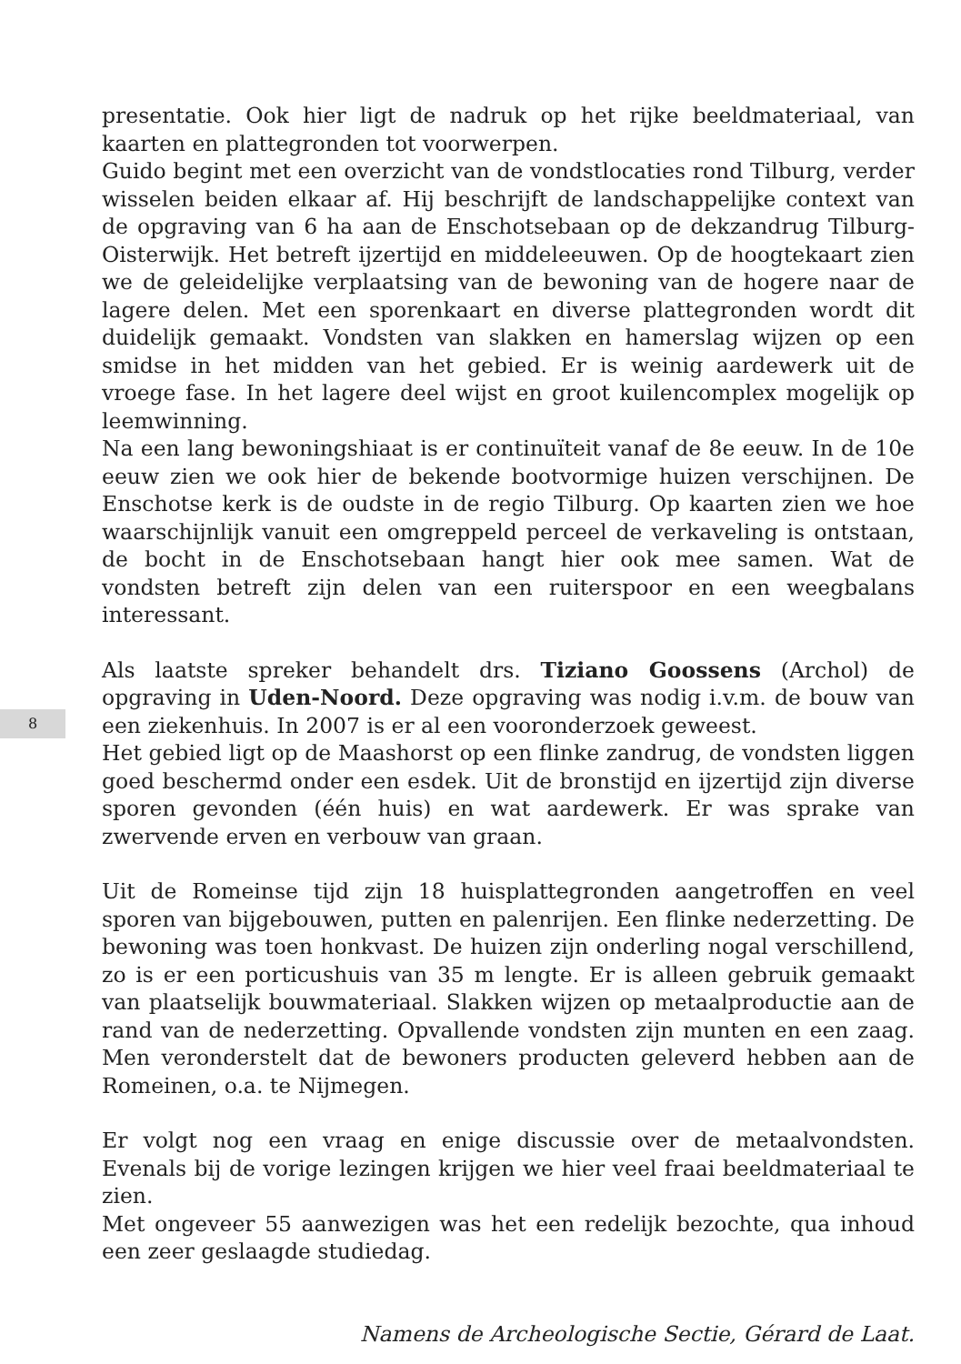8
presentatie. Ook hier ligt de nadruk op het rijke beeldmateriaal, van kaarten en plattegronden tot voorwerpen.
Guido begint met een overzicht van de vondstlocaties rond Tilburg, verder wisselen beiden elkaar af. Hij beschrijft de landschappelijke context van de opgraving van 6 ha aan de Enschotsebaan op de dekzandrug Tilburg-Oisterwijk. Het betreft ijzertijd en middeleeuwen. Op de hoogtekaart zien we de geleidelijke verplaatsing van de bewoning van de hogere naar de lagere delen. Met een sporenkaart en diverse plattegronden wordt dit duidelijk gemaakt. Vondsten van slakken en hamerslag wijzen op een smidse in het midden van het gebied. Er is weinig aardewerk uit de vroege fase. In het lagere deel wijst en groot kuilencomplex mogelijk op leemwinning.
Na een lang bewoningshiaat is er continuïteit vanaf de 8e eeuw. In de 10e eeuw zien we ook hier de bekende bootvormige huizen verschijnen. De Enschotse kerk is de oudste in de regio Tilburg. Op kaarten zien we hoe waarschijnlijk vanuit een omgreppeld perceel de verkaveling is ontstaan, de bocht in de Enschotsebaan hangt hier ook mee samen. Wat de vondsten betreft zijn delen van een ruiterspoor en een weegbalans interessant.
Als laatste spreker behandelt drs. Tiziano Goossens (Archol) de opgraving in Uden-Noord. Deze opgraving was nodig i.v.m. de bouw van een ziekenhuis. In 2007 is er al een vooronderzoek geweest.
Het gebied ligt op de Maashorst op een flinke zandrug, de vondsten liggen goed beschermd onder een esdek. Uit de bronstijd en ijzertijd zijn diverse sporen gevonden (één huis) en wat aardewerk. Er was sprake van zwervende erven en verbouw van graan.
Uit de Romeinse tijd zijn 18 huisplattegronden aangetroffen en veel sporen van bijgebouwen, putten en palenrijen. Een flinke nederzetting. De bewoning was toen honkvast. De huizen zijn onderling nogal verschillend, zo is er een porticushuis van 35 m lengte. Er is alleen gebruik gemaakt van plaatselijk bouwmateriaal. Slakken wijzen op metaalproductie aan de rand van de nederzetting. Opvallende vondsten zijn munten en een zaag. Men veronderstelt dat de bewoners producten geleverd hebben aan de Romeinen, o.a. te Nijmegen.
Er volgt nog een vraag en enige discussie over de metaalvondsten. Evenals bij de vorige lezingen krijgen we hier veel fraai beeldmateriaal te zien.
Met ongeveer 55 aanwezigen was het een redelijk bezochte, qua inhoud een zeer geslaagde studiedag.
Namens de Archeologische Sectie, Gérard de Laat.